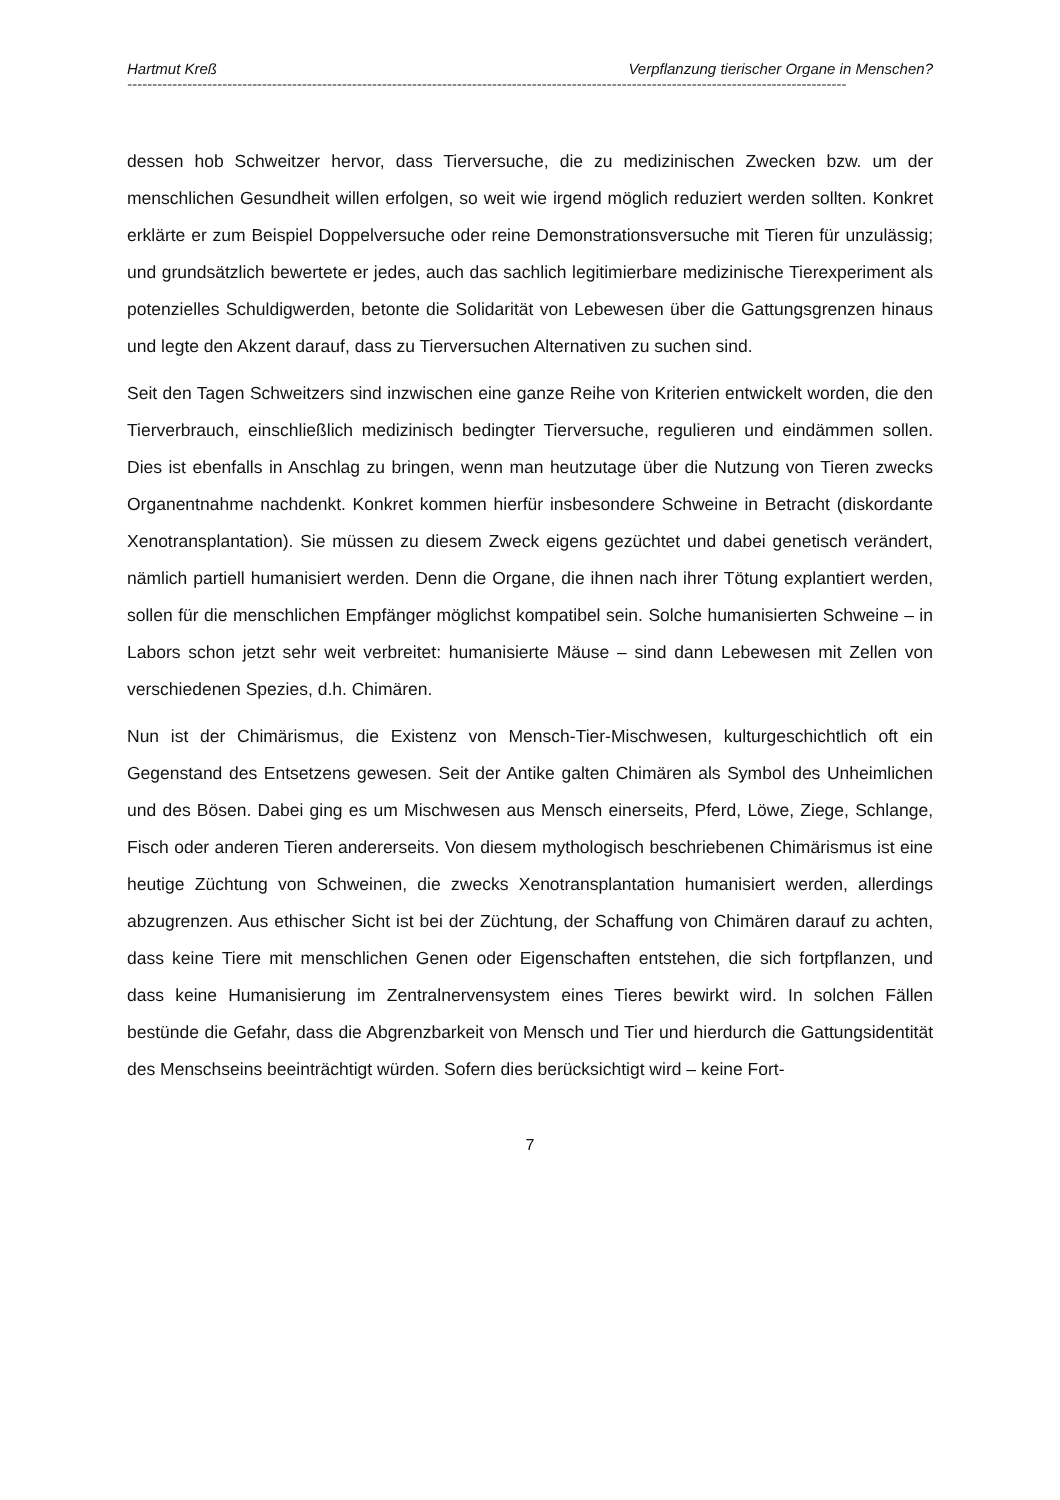Hartmut Kreß Verpflanzung tierischer Organe in Menschen?
------------------------------------------------------------------------------------------------------------------------------------------------
dessen hob Schweitzer hervor, dass Tierversuche, die zu medizinischen Zwecken bzw. um der menschlichen Gesundheit willen erfolgen, so weit wie irgend möglich reduziert werden sollten. Konkret erklärte er zum Beispiel Doppelversuche oder reine Demonstrationsversuche mit Tieren für unzulässig; und grundsätzlich bewertete er jedes, auch das sachlich legitimierbare medizinische Tierexperiment als potenzielles Schuldigwerden, betonte die Solidarität von Lebewesen über die Gattungsgrenzen hinaus und legte den Akzent darauf, dass zu Tierversuchen Alternativen zu suchen sind.
Seit den Tagen Schweitzers sind inzwischen eine ganze Reihe von Kriterien entwickelt worden, die den Tierverbrauch, einschließlich medizinisch bedingter Tierversuche, regulieren und eindämmen sollen. Dies ist ebenfalls in Anschlag zu bringen, wenn man heutzutage über die Nutzung von Tieren zwecks Organentnahme nachdenkt. Konkret kommen hierfür insbesondere Schweine in Betracht (diskordante Xenotransplantation). Sie müssen zu diesem Zweck eigens gezüchtet und dabei genetisch verändert, nämlich partiell humanisiert werden. Denn die Organe, die ihnen nach ihrer Tötung explantiert werden, sollen für die menschlichen Empfänger möglichst kompatibel sein. Solche humanisierten Schweine – in Labors schon jetzt sehr weit verbreitet: humanisierte Mäuse – sind dann Lebewesen mit Zellen von verschiedenen Spezies, d.h. Chimären.
Nun ist der Chimärismus, die Existenz von Mensch-Tier-Mischwesen, kulturgeschichtlich oft ein Gegenstand des Entsetzens gewesen. Seit der Antike galten Chimären als Symbol des Unheimlichen und des Bösen. Dabei ging es um Mischwesen aus Mensch einerseits, Pferd, Löwe, Ziege, Schlange, Fisch oder anderen Tieren andererseits. Von diesem mythologisch beschriebenen Chimärismus ist eine heutige Züchtung von Schweinen, die zwecks Xenotransplantation humanisiert werden, allerdings abzugrenzen. Aus ethischer Sicht ist bei der Züchtung, der Schaffung von Chimären darauf zu achten, dass keine Tiere mit menschlichen Genen oder Eigenschaften entstehen, die sich fortpflanzen, und dass keine Humanisierung im Zentralnervensystem eines Tieres bewirkt wird. In solchen Fällen bestünde die Gefahr, dass die Abgrenzbarkeit von Mensch und Tier und hierdurch die Gattungsidentität des Menschseins beeinträchtigt würden. Sofern dies berücksichtigt wird – keine Fort-
7